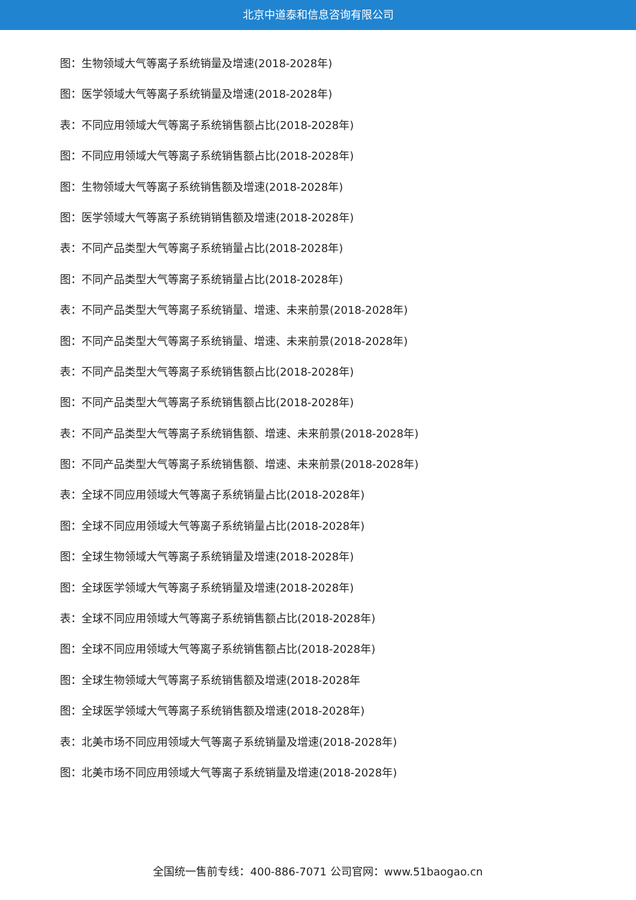北京中道泰和信息咨询有限公司
图：生物领域大气等离子系统销量及增速(2018-2028年)
图：医学领域大气等离子系统销量及增速(2018-2028年)
表：不同应用领域大气等离子系统销售额占比(2018-2028年)
图：不同应用领域大气等离子系统销售额占比(2018-2028年)
图：生物领域大气等离子系统销售额及增速(2018-2028年)
图：医学领域大气等离子系统销销售额及增速(2018-2028年)
表：不同产品类型大气等离子系统销量占比(2018-2028年)
图：不同产品类型大气等离子系统销量占比(2018-2028年)
表：不同产品类型大气等离子系统销量、增速、未来前景(2018-2028年)
图：不同产品类型大气等离子系统销量、增速、未来前景(2018-2028年)
表：不同产品类型大气等离子系统销售额占比(2018-2028年)
图：不同产品类型大气等离子系统销售额占比(2018-2028年)
表：不同产品类型大气等离子系统销售额、增速、未来前景(2018-2028年)
图：不同产品类型大气等离子系统销售额、增速、未来前景(2018-2028年)
表：全球不同应用领域大气等离子系统销量占比(2018-2028年)
图：全球不同应用领域大气等离子系统销量占比(2018-2028年)
图：全球生物领域大气等离子系统销量及增速(2018-2028年)
图：全球医学领域大气等离子系统销量及增速(2018-2028年)
表：全球不同应用领域大气等离子系统销售额占比(2018-2028年)
图：全球不同应用领域大气等离子系统销售额占比(2018-2028年)
图：全球生物领域大气等离子系统销售额及增速(2018-2028年
图：全球医学领域大气等离子系统销售额及增速(2018-2028年)
表：北美市场不同应用领域大气等离子系统销量及增速(2018-2028年)
图：北美市场不同应用领域大气等离子系统销量及增速(2018-2028年)
全国统一售前专线：400-886-7071 公司官网：www.51baogao.cn